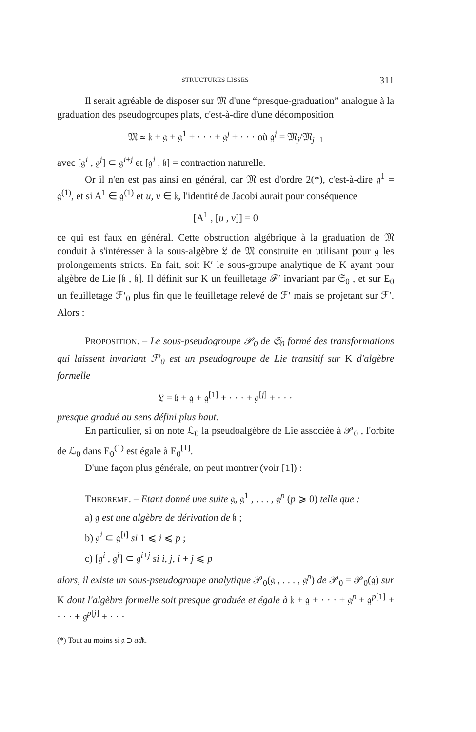STRUCTURES LISSES 311
Il serait agréable de disposer sur 𝔐 d'une “presque-graduation” analogue à la graduation des pseudogroupes plats, c'est-à-dire d'une décomposition
𝔐 ≃ 𝔨 + 𝔤 + 𝔤<sup>1</sup> + · · · + 𝔤<sup>j</sup> + · · · où 𝔤<sup>j</sup> = 𝔐<sub>j</sub>/𝔐<sub>j+1</sub>
avec [𝔤<sup>i</sup> , 𝔤<sup>j</sup>] ⊂ 𝔤<sup>i+j</sup> et [𝔤<sup>i</sup> , 𝔨] = contraction naturelle.
Or il n'en est pas ainsi en général, car 𝔐 est d'ordre 2(*), c'est-à-dire 𝔤<sup>1</sup> = 𝔤<sup>(1)</sup>, et si A<sup>1</sup> ∈ 𝔤<sup>(1)</sup> et u, v ∈ 𝔨, l'identité de Jacobi aurait pour conséquence
[A<sup>1</sup> , [u , v]] = 0
ce qui est faux en général. Cette obstruction algébrique à la graduation de 𝔐 conduit à s'intéresser à la sous-algèbre 𝔏 de 𝔐 construite en utilisant pour 𝔤 les prolongements stricts. En fait, soit K′ le sous-groupe analytique de K ayant pour algèbre de Lie [𝔨 , 𝔨]. Il définit sur K un feuilletage ℱ′ invariant par 𝔖<sub>0</sub> , et sur E<sub>0</sub> un feuilletage ℱ′<sub>0</sub> plus fin que le feuilletage relevé de ℱ′ mais se projetant sur ℱ′. Alors :
PROPOSITION. – Le sous-pseudogroupe 𝒫<sub>0</sub> de 𝔖<sub>0</sub> formé des transformations qui laissent invariant ℱ′<sub>0</sub> est un pseudogroupe de Lie transitif sur K d'algèbre formelle
𝔏 = 𝔨 + 𝔤 + 𝔤<sup>[1]</sup> + · · · + 𝔤<sup>[j]</sup> + · · ·
presque gradué au sens défini plus haut.
En particulier, si on note ℒ<sub>0</sub> la pseudoalgèbre de Lie associée à 𝒫<sub>0</sub> , l'orbite de ℒ<sub>0</sub> dans E<sub>0</sub><sup>(1)</sup> est égale à E<sub>0</sub><sup>[1]</sup>.
D'une façon plus générale, on peut montrer (voir [1]) :
THEOREME. – Etant donné une suite 𝔤, 𝔤<sup>1</sup> , . . . , 𝔤<sup>p</sup> (p ⩾ 0) telle que :
a) 𝔤 est une algèbre de dérivation de 𝔨 ;
b) 𝔤<sup>i</sup> ⊂ 𝔤<sup>[i]</sup> si 1 ⩽ i ⩽ p ;
c) [𝔤<sup>i</sup> , 𝔤<sup>j</sup>] ⊂ 𝔤<sup>i+j</sup> si i, j, i + j ⩽ p
alors, il existe un sous-pseudogroupe analytique 𝒫<sub>0</sub>(𝔤 , . . . , 𝔤<sup>p</sup>) de 𝒫<sub>0</sub> = 𝒫<sub>0</sub>(𝔤) sur K dont l'algèbre formelle soit presque graduée et égale à 𝔨 + 𝔤 + · · · + 𝔤<sup>p</sup> + 𝔤<sup>p[1]</sup> + · · · + 𝔤<sup>p[j]</sup> + · · ·
(*) Tout au moins si 𝔤 ⊃ ad𝔨.